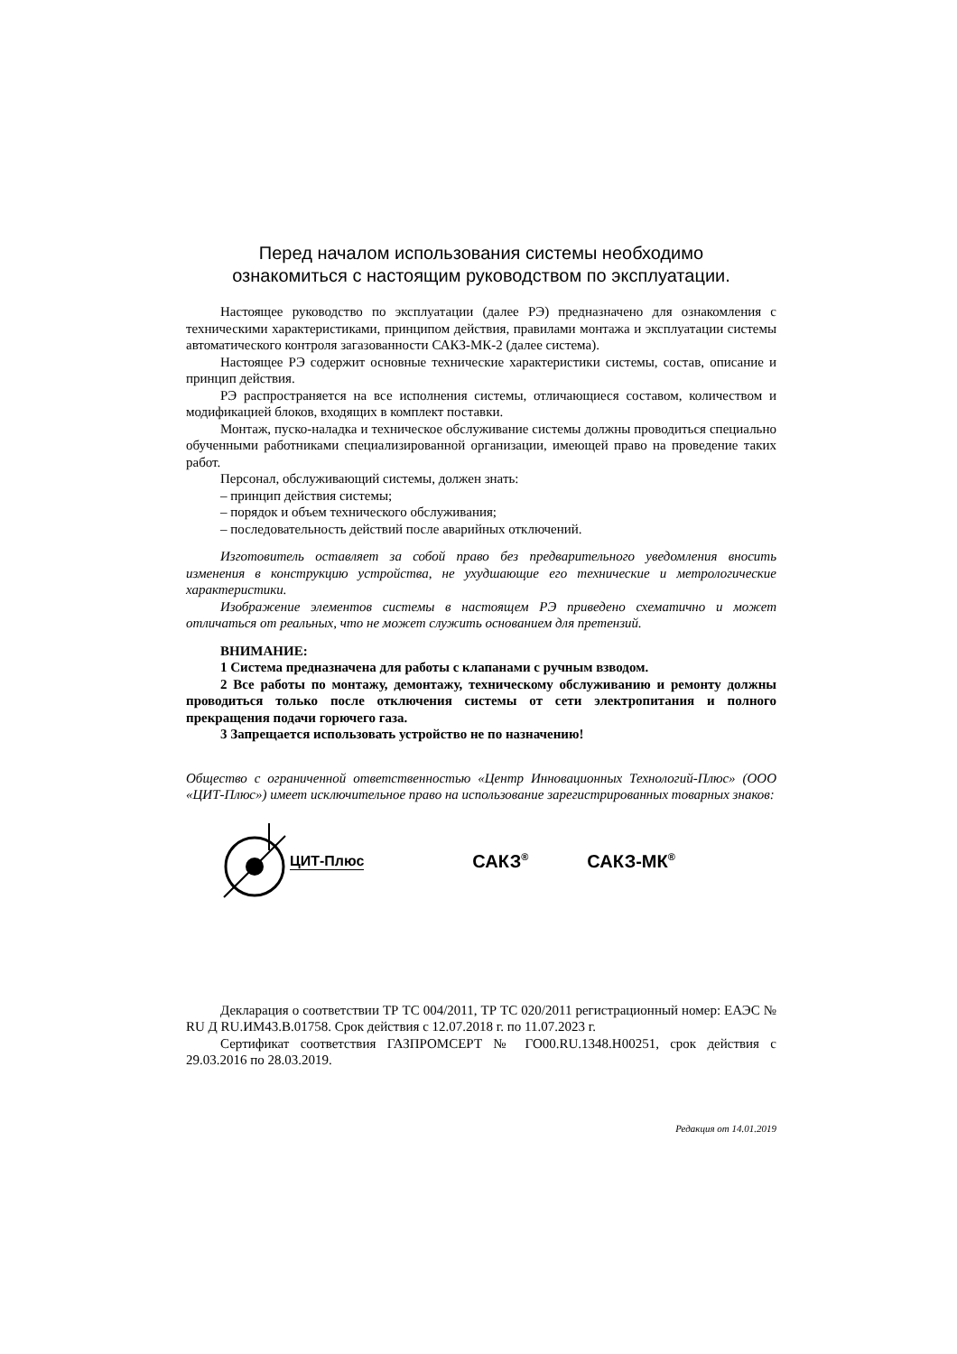Перед началом использования системы необходимо
ознакомиться с настоящим руководством по эксплуатации.
Настоящее руководство по эксплуатации (далее РЭ) предназначено для ознакомления с техническими характеристиками, принципом действия, правилами монтажа и эксплуатации системы автоматического контроля загазованности САКЗ-МК-2 (далее система).
Настоящее РЭ содержит основные технические характеристики системы, состав, описание и принцип действия.
РЭ распространяется на все исполнения системы, отличающиеся составом, количеством и модификацией блоков, входящих в комплект поставки.
Монтаж, пуско-наладка и техническое обслуживание системы должны проводиться специально обученными работниками специализированной организации, имеющей право на проведение таких работ.
Персонал, обслуживающий системы, должен знать:
– принцип действия системы;
– порядок и объем технического обслуживания;
– последовательность действий после аварийных отключений.
Изготовитель оставляет за собой право без предварительного уведомления вносить изменения в конструкцию устройства, не ухудшающие его технические и метрологические характеристики.
Изображение элементов системы в настоящем РЭ приведено схематично и может отличаться от реальных, что не может служить основанием для претензий.
ВНИМАНИЕ:
1 Система предназначена для работы с клапанами с ручным взводом.
2 Все работы по монтажу, демонтажу, техническому обслуживанию и ремонту должны проводиться только после отключения системы от сети электропитания и полного прекращения подачи горючего газа.
3 Запрещается использовать устройство не по назначению!
Общество с ограниченной ответственностью «Центр Инновационных Технологий-Плюс» (ООО «ЦИТ-Плюс») имеет исключительное право на использование зарегистрированных товарных знаков:
ЦИТ-Плюс САКЗ<sup>®</sup> САКЗ-МК<sup>®</sup>
Декларация о соответствии ТР ТС 004/2011, ТР ТС 020/2011 регистрационный номер: ЕАЭС № RU Д RU.ИМ43.В.01758. Срок действия с 12.07.2018 г. по 11.07.2023 г.
Сертификат соответствия ГАЗПРОМСЕРТ № ГО00.RU.1348.Н00251, срок действия с 29.03.2016 по 28.03.2019.
Редакция от 14.01.2019